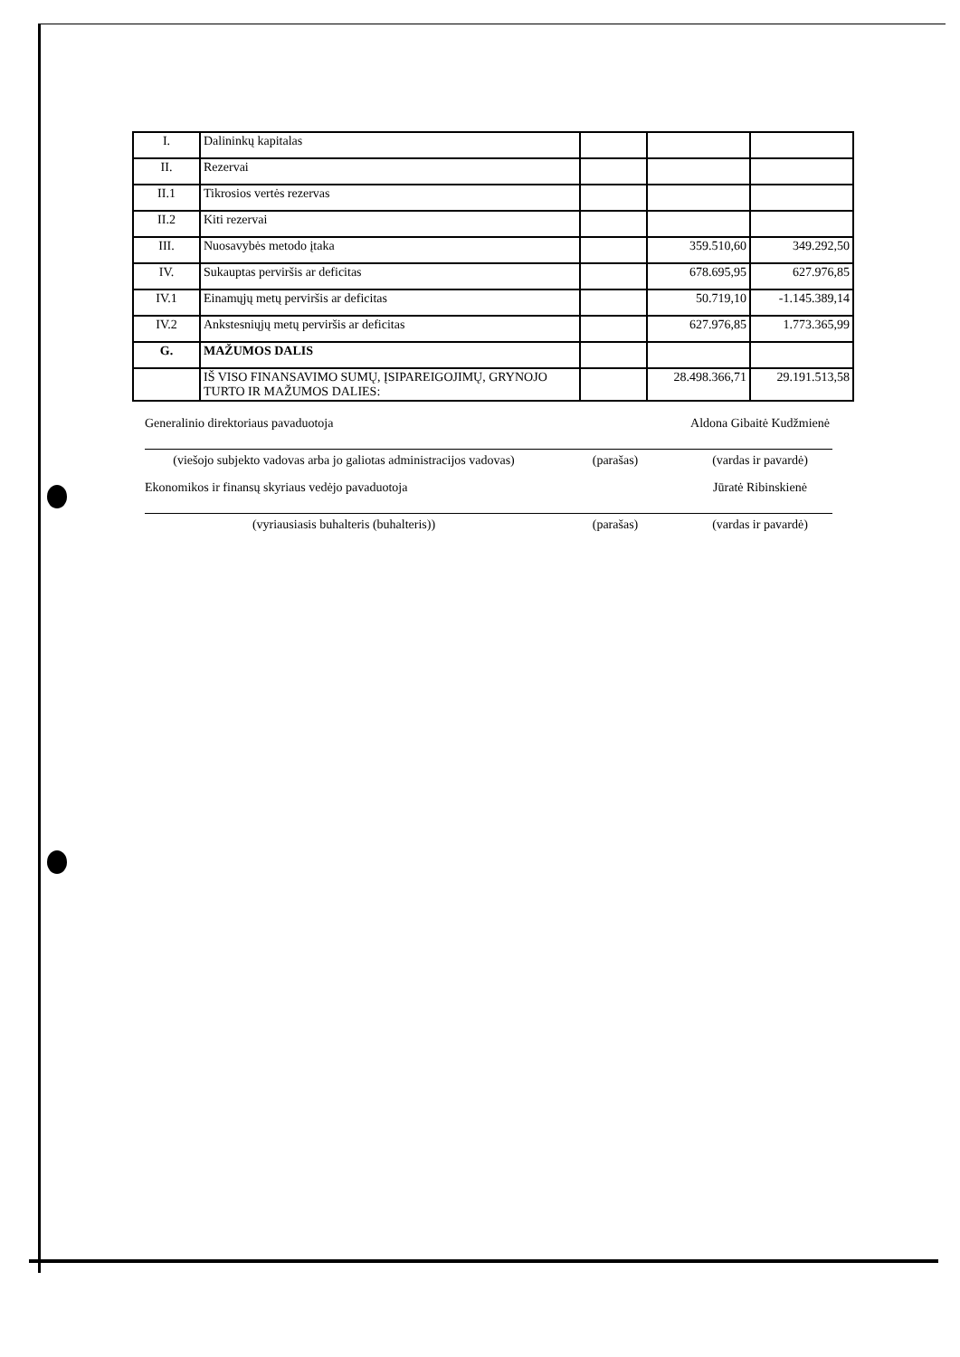| I. | Dalininkų kapitalas | | | |
| II. | Rezervai | | | |
| II.1 | Tikrosios vertės rezervas | | | |
| II.2 | Kiti rezervai | | | |
| III. | Nuosavybės metodo įtaka | | 359.510,60 | 349.292,50 |
| IV. | Sukauptas perviršis ar deficitas | | 678.695,95 | 627.976,85 |
| IV.1 | Einamųjų metų perviršis ar deficitas | | 50.719,10 | -1.145.389,14 |
| IV.2 | Ankstesniųjų metų perviršis ar deficitas | | 627.976,85 | 1.773.365,99 |
| G. | MAŽUMOS DALIS | | | |
| | IŠ VISO FINANSAVIMO SUMŲ, ĮSIPAREIGOJIMŲ, GRYNOJO TURTO IR MAŽUMOS DALIES: | | 28.498.366,71 | 29.191.513,58 |
Generalinio direktoriaus pavaduotoja Aldona Gibaitė Kudžmienė
(viešojo subjekto vadovas arba jo galiotas administracijos vadovas)
(parašas) (vardas ir pavardė)
Ekonomikos ir finansų skyriaus vedėjo pavaduotoja Jūratė Ribinskienė
(vyriausiasis buhalteris (buhalteris)) (parašas) (vardas ir pavardė)